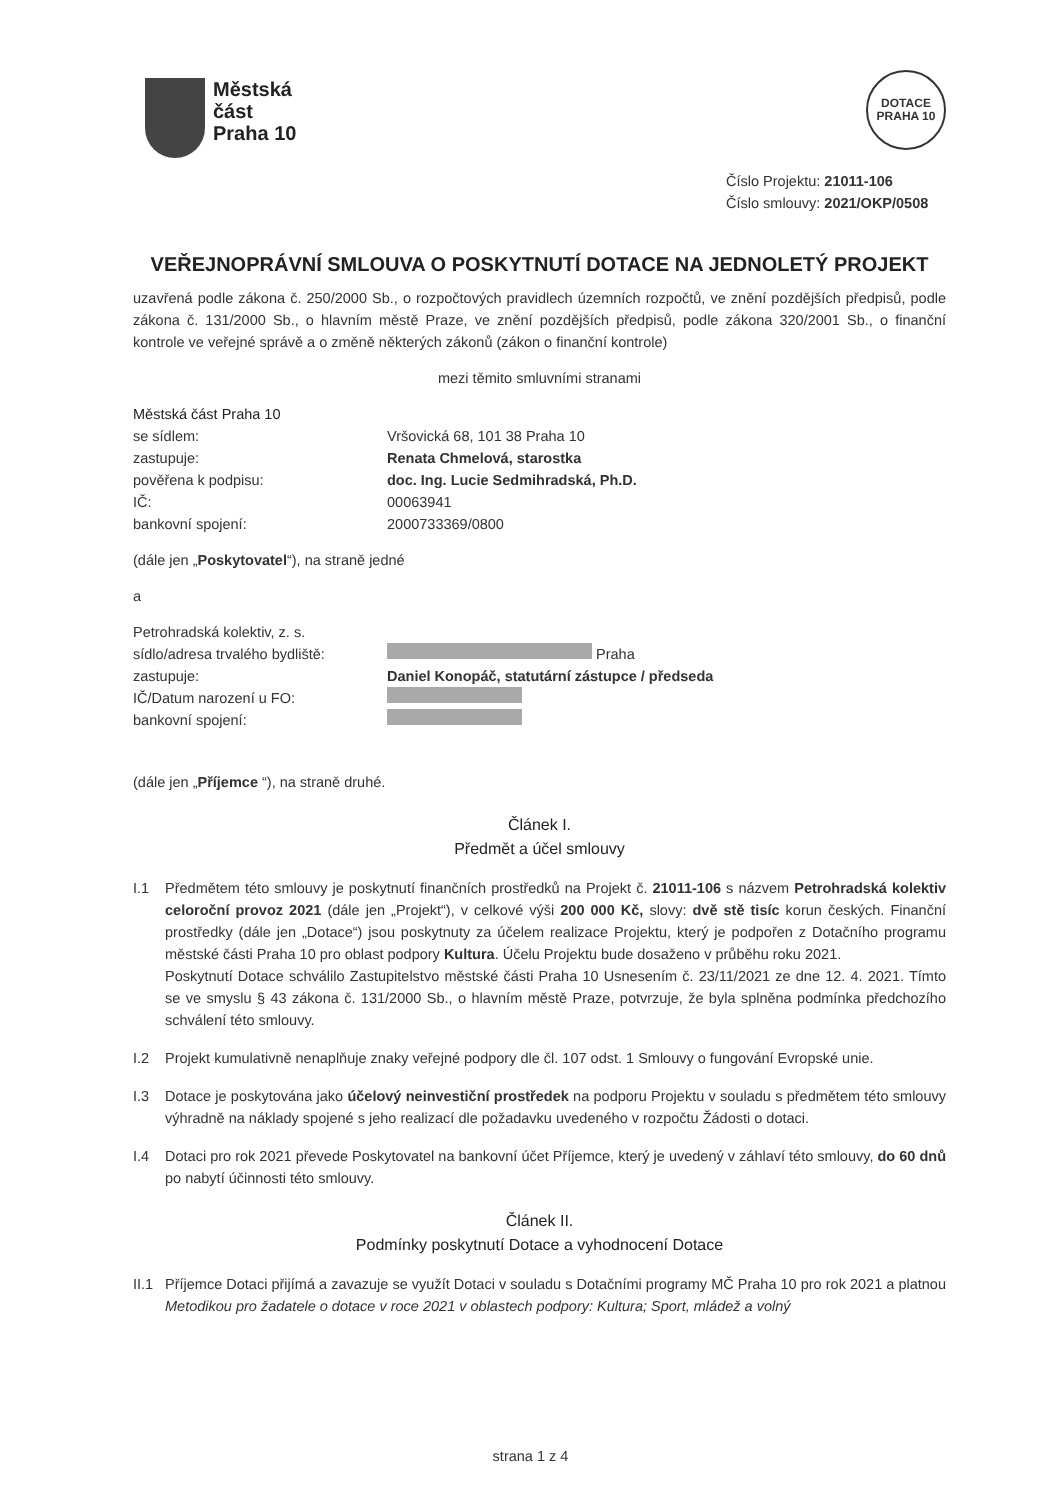Městská
část
Praha 10
DOTACE
PRAHA 10
Číslo Projektu: 21011-106
Číslo smlouvy: 2021/OKP/0508
VEŘEJNOPRÁVNÍ SMLOUVA O POSKYTNUTÍ DOTACE NA JEDNOLETÝ PROJEKT
uzavřená podle zákona č. 250/2000 Sb., o rozpočtových pravidlech územních rozpočtů, ve znění pozdějších předpisů, podle zákona č. 131/2000 Sb., o hlavním městě Praze, ve znění pozdějších předpisů, podle zákona 320/2001 Sb., o finanční kontrole ve veřejné správě a o změně některých zákonů (zákon o finanční kontrole)
mezi těmito smluvními stranami
Městská část Praha 10
se sídlem:
Vršovická 68, 101 38 Praha 10
zastupuje:
Renata Chmelová, starostka
pověřena k podpisu:
doc. Ing. Lucie Sedmihradská, Ph.D.
IČ:
00063941
bankovní spojení:
2000733369/0800
(dále jen „Poskytovatel“), na straně jedné
a
Petrohradská kolektiv, z. s.
sídlo/adresa trvalého bydliště:
Praha
zastupuje:
Daniel Konopáč, statutární zástupce / předseda
IČ/Datum narození u FO:
bankovní spojení:
(dále jen „Příjemce “), na straně druhé.
Článek I.
Předmět a účel smlouvy
I.1 Předmětem této smlouvy je poskytnutí finančních prostředků na Projekt č. 21011-106 s názvem Petrohradská kolektiv celoroční provoz 2021 (dále jen „Projekt“), v celkové výši 200 000 Kč, slovy: dvě stě tisíc korun českých. Finanční prostředky (dále jen „Dotace“) jsou poskytnuty za účelem realizace Projektu, který je podpořen z Dotačního programu městské části Praha 10 pro oblast podpory Kultura. Účelu Projektu bude dosaženo v průběhu roku 2021.
Poskytnutí Dotace schválilo Zastupitelstvo městské části Praha 10 Usnesením č. 23/11/2021 ze dne 12. 4. 2021. Tímto se ve smyslu § 43 zákona č. 131/2000 Sb., o hlavním městě Praze, potvrzuje, že byla splněna podmínka předchozího schválení této smlouvy.
I.2 Projekt kumulativně nenaplňuje znaky veřejné podpory dle čl. 107 odst. 1 Smlouvy o fungování Evropské unie.
I.3 Dotace je poskytována jako účelový neinvestiční prostředek na podporu Projektu v souladu s předmětem této smlouvy výhradně na náklady spojené s jeho realizací dle požadavku uvedeného v rozpočtu Žádosti o dotaci.
I.4 Dotaci pro rok 2021 převede Poskytovatel na bankovní účet Příjemce, který je uvedený v záhlaví této smlouvy, do 60 dnů po nabytí účinnosti této smlouvy.
Článek II.
Podmínky poskytnutí Dotace a vyhodnocení Dotace
II.1
Příjemce Dotaci přijímá a zavazuje se využít Dotaci v souladu s Dotačními programy MČ Praha 10 pro rok 2021 a platnou Metodikou pro žadatele o dotace v roce 2021 v oblastech podpory: Kultura; Sport, mládež a volný
strana 1 z 4